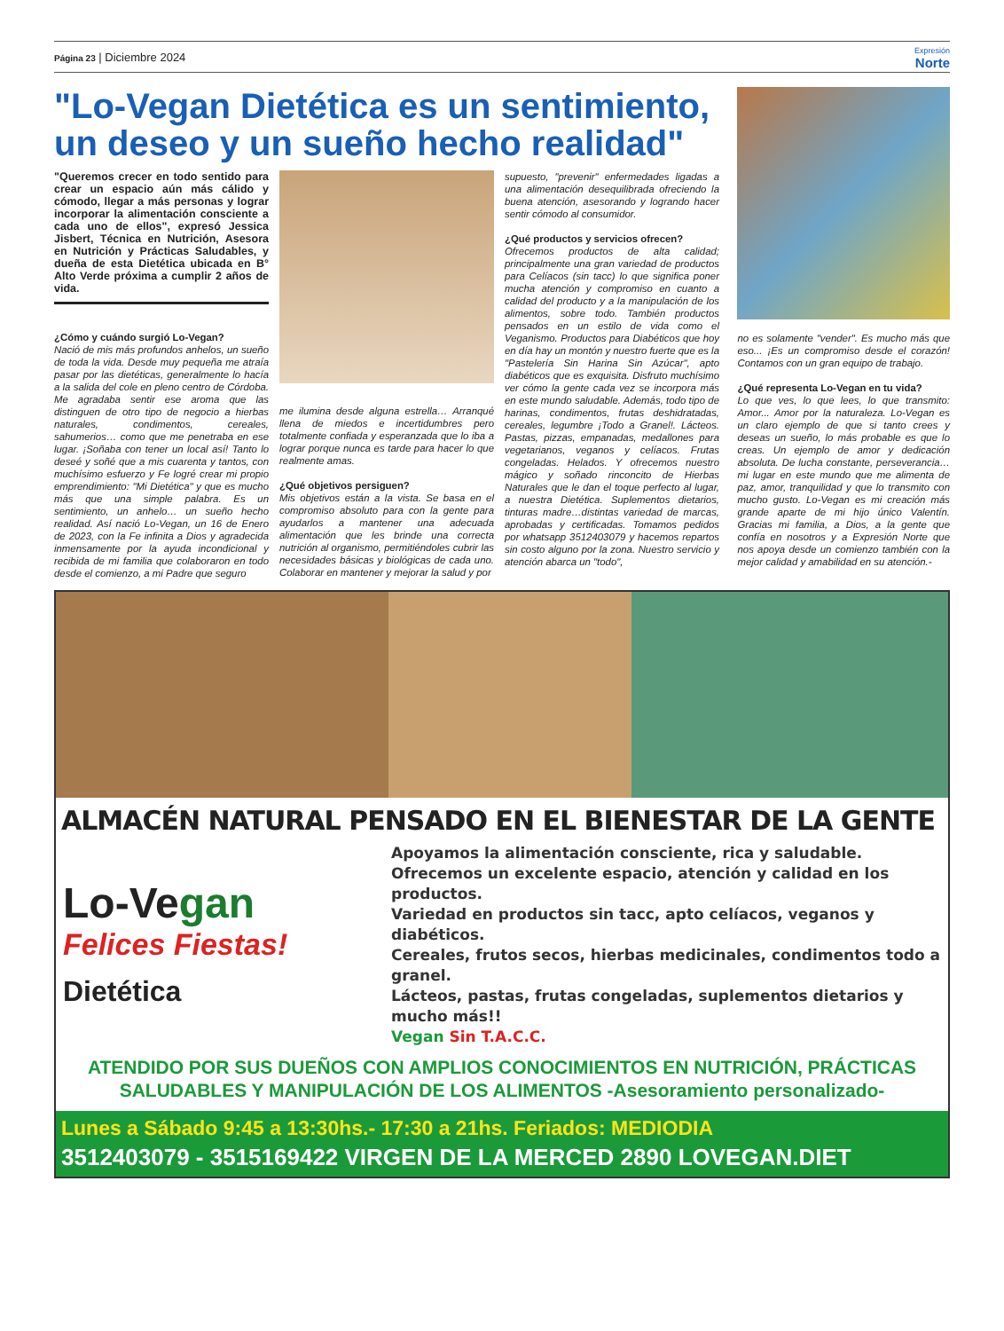Página 23 | Diciembre 2024
Expresión
Norte
"Lo-Vegan Dietética es un sentimiento, un deseo y un sueño hecho realidad"
"Queremos crecer en todo sentido para crear un espacio aún más cálido y cómodo, llegar a más personas y lograr incorporar la alimentación consciente a cada uno de ellos", expresó Jessica Jisbert, Técnica en Nutrición, Asesora en Nutrición y Prácticas Saludables, y dueña de esta Dietética ubicada en B° Alto Verde próxima a cumplir 2 años de vida.
¿Cómo y cuándo surgió Lo-Vegan?
Nació de mis más profundos anhelos, un sueño de toda la vida. Desde muy pequeña me atraía pasar por las dietéticas, generalmente lo hacía a la salida del cole en pleno centro de Córdoba. Me agradaba sentir ese aroma que las distinguen de otro tipo de negocio a hierbas naturales, condimentos, cereales, sahumerios… como que me penetraba en ese lugar. ¡Soñaba con tener un local así! Tanto lo deseé y soñé que a mis cuarenta y tantos, con muchísimo esfuerzo y Fe logré crear mi propio emprendimiento: "Mi Dietética" y que es mucho más que una simple palabra. Es un sentimiento, un anhelo… un sueño hecho realidad. Así nació Lo-Vegan, un 16 de Enero de 2023, con la Fe infinita a Dios y agradecida inmensamente por la ayuda incondicional y recibida de mi familia que colaboraron en todo desde el comienzo, a mi Padre que seguro
me ilumina desde alguna estrella… Arranqué llena de miedos e incertidumbres pero totalmente confiada y esperanzada que lo iba a lograr porque nunca es tarde para hacer lo que realmente amas.
¿Qué objetivos persiguen?
Mis objetivos están a la vista. Se basa en el compromiso absoluto para con la gente para ayudarlos a mantener una adecuada alimentación que les brinde una correcta nutrición al organismo, permitiéndoles cubrir las necesidades básicas y biológicas de cada uno. Colaborar en mantener y mejorar la salud y por
supuesto, "prevenir" enfermedades ligadas a una alimentación desequilibrada ofreciendo la buena atención, asesorando y logrando hacer sentir cómodo al consumidor.
¿Qué productos y servicios ofrecen?
Ofrecemos productos de alta calidad; principalmente una gran variedad de productos para Celíacos (sin tacc) lo que significa poner mucha atención y compromiso en cuanto a calidad del producto y a la manipulación de los alimentos, sobre todo. También productos pensados en un estilo de vida como el Veganismo. Productos para Diabéticos que hoy en día hay un montón y nuestro fuerte que es la "Pastelería Sin Harina Sin Azúcar", apto diabéticos que es exquisita. Disfruto muchísimo ver cómo la gente cada vez se incorpora más en este mundo saludable. Además, todo tipo de harinas, condimentos, frutas deshidratadas, cereales, legumbre ¡Todo a Granel!. Lácteos. Pastas, pizzas, empanadas, medallones para vegetarianos, veganos y celíacos. Frutas congeladas. Helados. Y ofrecemos nuestro mágico y soñado rinconcito de Hierbas Naturales que le dan el toque perfecto al lugar, a nuestra Dietética. Suplementos dietarios, tinturas madre…distintas variedad de marcas, aprobadas y certificadas. Tomamos pedidos por whatsapp 3512403079 y hacemos repartos sin costo alguno por la zona. Nuestro servicio y atención abarca un "todo",
no es solamente "vender". Es mucho más que eso... ¡Es un compromiso desde el corazón! Contamos con un gran equipo de trabajo.
¿Qué representa Lo-Vegan en tu vida?
Lo que ves, lo que lees, lo que transmito: Amor... Amor por la naturaleza. Lo-Vegan es un claro ejemplo de que si tanto crees y deseas un sueño, lo más probable es que lo creas. Un ejemplo de amor y dedicación absoluta. De lucha constante, perseverancia… mi lugar en este mundo que me alimenta de paz, amor, tranquilidad y que lo transmito con mucho gusto. Lo-Vegan es mi creación más grande aparte de mi hijo único Valentín. Gracias mi familia, a Dios, a la gente que confía en nosotros y a Expresión Norte que nos apoya desde un comienzo también con la mejor calidad y amabilidad en su atención.-
ALMACÉN NATURAL PENSADO EN EL BIENESTAR DE LA GENTE
Lo-Vegan
Felices Fiestas!
Dietética
Apoyamos la alimentación consciente, rica y saludable.
Ofrecemos un excelente espacio, atención y calidad en los productos.
Variedad en productos sin tacc, apto celíacos, veganos y diabéticos.
Cereales, frutos secos, hierbas medicinales, condimentos todo a granel.
Lácteos, pastas, frutas congeladas, suplementos dietarios y mucho más!!
Vegan Sin T.A.C.C.
ATENDIDO POR SUS DUEÑOS CON AMPLIOS CONOCIMIENTOS EN NUTRICIÓN, PRÁCTICAS SALUDABLES Y MANIPULACIÓN DE LOS ALIMENTOS -Asesoramiento personalizado-
Lunes a Sábado 9:45 a 13:30hs.- 17:30 a 21hs. Feriados: MEDIODIA
3512403079 - 3515169422 VIRGEN DE LA MERCED 2890 LOVEGAN.DIET